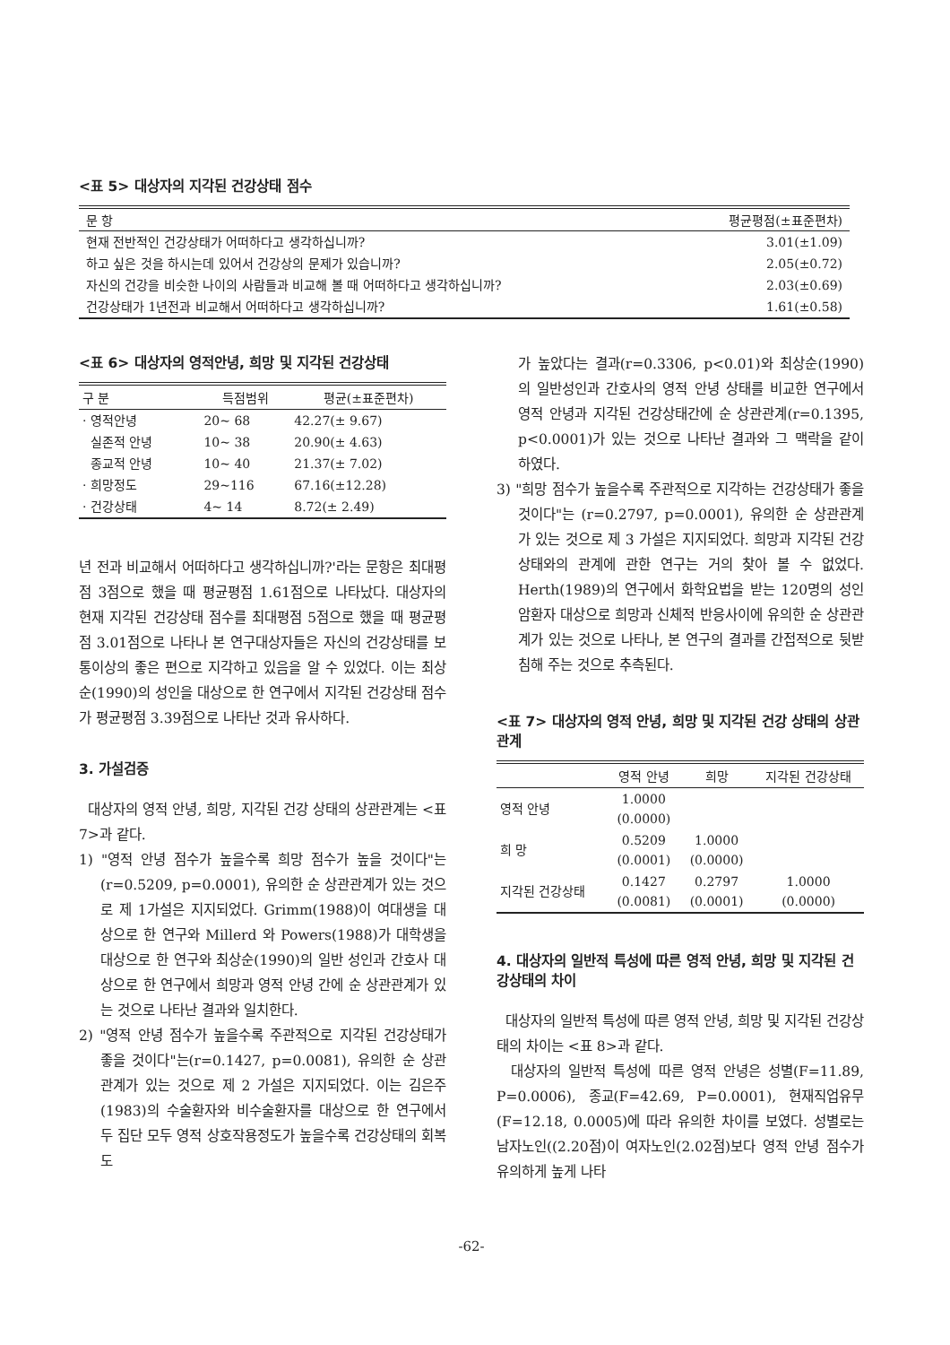<표 5> 대상자의 지각된 건강상태 점수
| 문 항 | 평균평점(±표준편차) |
| --- | --- |
| 현재 전반적인 건강상태가 어떠하다고 생각하십니까? | 3.01(±1.09) |
| 하고 싶은 것을 하시는데 있어서 건강상의 문제가 있습니까? | 2.05(±0.72) |
| 자신의 건강을 비슷한 나이의 사람들과 비교해 볼 때 어떠하다고 생각하십니까? | 2.03(±0.69) |
| 건강상태가 1년전과 비교해서 어떠하다고 생각하십니까? | 1.61(±0.58) |
<표 6> 대상자의 영적안녕, 희망 및 지각된 건강상태
| 구 분 | 득점범위 | 평균(±표준편차) |
| --- | --- | --- |
| · 영적안녕 | 20~ 68 | 42.27(± 9.67) |
| 실존적 안녕 | 10~ 38 | 20.90(± 4.63) |
| 종교적 안녕 | 10~ 40 | 21.37(± 7.02) |
| · 희망정도 | 29~116 | 67.16(±12.28) |
| · 건강상태 | 4~ 14 | 8.72(± 2.49) |
년 전과 비교해서 어떠하다고 생각하십니까?'라는 문항은 최대평점 3점으로 했을 때 평균평점 1.61점으로 나타났다. 대상자의 현재 지각된 건강상태 점수를 최대평점 5점으로 했을 때 평균평점 3.01점으로 나타나 본 연구대상자들은 자신의 건강상태를 보통이상의 좋은 편으로 지각하고 있음을 알 수 있었다. 이는 최상순(1990)의 성인을 대상으로 한 연구에서 지각된 건강상태 점수가 평균평점 3.39점으로 나타난 것과 유사하다.
3. 가설검증
대상자의 영적 안녕, 희망, 지각된 건강 상태의 상관관계는 <표 7>과 같다.
1) "영적 안녕 점수가 높을수록 희망 점수가 높을 것이다"는(r=0.5209, p=0.0001), 유의한 순 상관관계가 있는 것으로 제 1가설은 지지되었다. Grimm(1988)이 여대생을 대상으로 한 연구와 Millerd 와 Powers(1988)가 대학생을 대상으로 한 연구와 최상순(1990)의 일반 성인과 간호사 대상으로 한 연구에서 희망과 영적 안녕 간에 순 상관관계가 있는 것으로 나타난 결과와 일치한다.
2) "영적 안녕 점수가 높을수록 주관적으로 지각된 건강상태가 좋을 것이다"는(r=0.1427, p=0.0081), 유의한 순 상관관계가 있는 것으로 제 2 가설은 지지되었다. 이는 김은주(1983)의 수술환자와 비수술환자를 대상으로 한 연구에서 두 집단 모두 영적 상호작용정도가 높을수록 건강상태의 회복도
가 높았다는 결과(r=0.3306, p<0.01)와 최상순(1990)의 일반성인과 간호사의 영적 안녕 상태를 비교한 연구에서 영적 안녕과 지각된 건강상태간에 순 상관관계(r=0.1395, p<0.0001)가 있는 것으로 나타난 결과와 그 맥락을 같이 하였다.
3) "희망 점수가 높을수록 주관적으로 지각하는 건강상태가 좋을 것이다"는 (r=0.2797, p=0.0001), 유의한 순 상관관계가 있는 것으로 제 3 가설은 지지되었다. 희망과 지각된 건강상태와의 관계에 관한 연구는 거의 찾아 볼 수 없었다. Herth(1989)의 연구에서 화학요법을 받는 120명의 성인 암환자 대상으로 희망과 신체적 반응사이에 유의한 순 상관관계가 있는 것으로 나타나, 본 연구의 결과를 간접적으로 뒷받침해 주는 것으로 추측된다.
<표 7> 대상자의 영적 안녕, 희망 및 지각된 건강 상태의 상관관계
| | 영적 안녕 | 희망 | 지각된 건강상태 |
| --- | --- | --- | --- |
| 영적 안녕 | 1.0000 (0.0000) | | |
| 희 망 | 0.5209 (0.0001) | 1.0000 (0.0000) | |
| 지각된 건강상태 | 0.1427 (0.0081) | 0.2797 (0.0001) | 1.0000 (0.0000) |
4. 대상자의 일반적 특성에 따른 영적 안녕, 희망 및 지각된 건강상태의 차이
대상자의 일반적 특성에 따른 영적 안녕, 희망 및 지각된 건강상태의 차이는 <표 8>과 같다.
대상자의 일반적 특성에 따른 영적 안녕은 성별(F=11.89, P=0.0006), 종교(F=42.69, P=0.0001), 현재직업유무(F=12.18, 0.0005)에 따라 유의한 차이를 보였다. 성별로는 남자노인((2.20점)이 여자노인(2.02점)보다 영적 안녕 점수가 유의하게 높게 나타
-62-